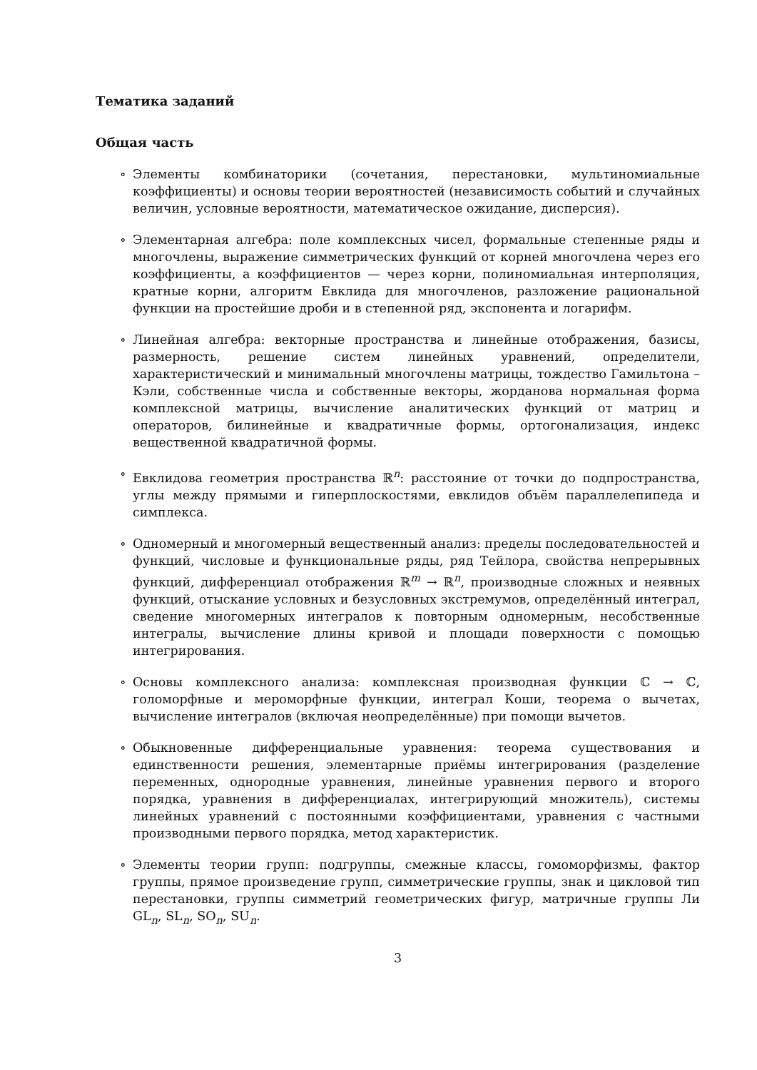Тематика заданий
Общая часть
∘ Элементы комбинаторики (сочетания, перестановки, мультиномиальные коэффициенты) и основы теории вероятностей (независимость событий и случайных величин, условные вероятности, математическое ожидание, дисперсия).
∘ Элементарная алгебра: поле комплексных чисел, формальные степенные ряды и многочлены, выражение симметрических функций от корней многочлена через его коэффициенты, а коэффициентов — через корни, полиномиальная интерполяция, кратные корни, алгоритм Евклида для многочленов, разложение рациональной функции на простейшие дроби и в степенной ряд, экспонента и логарифм.
∘ Линейная алгебра: векторные пространства и линейные отображения, базисы, размерность, решение систем линейных уравнений, определители, характеристический и минимальный многочлены матрицы, тождество Гамильтона – Кэли, собственные числа и собственные векторы, жорданова нормальная форма комплексной матрицы, вычисление аналитических функций от матриц и операторов, билинейные и квадратичные формы, ортогонализация, индекс вещественной квадратичной формы.
∘ Евклидова геометрия пространства ℝ<sup>n</sup>: расстояние от точки до подпространства, углы между прямыми и гиперплоскостями, евклидов объём параллелепипеда и симплекса.
∘ Одномерный и многомерный вещественный анализ: пределы последовательностей и функций, числовые и функциональные ряды, ряд Тейлора, свойства непрерывных функций, дифференциал отображения ℝ<sup>m</sup> → ℝ<sup>n</sup>, производные сложных и неявных функций, отыскание условных и безусловных экстремумов, определённый интеграл, сведение многомерных интегралов к повторным одномерным, несобственные интегралы, вычисление длины кривой и площади поверхности с помощью интегрирования.
∘ Основы комплексного анализа: комплексная производная функции ℂ → ℂ, голоморфные и мероморфные функции, интеграл Коши, теорема о вычетах, вычисление интегралов (включая неопределённые) при помощи вычетов.
∘ Обыкновенные дифференциальные уравнения: теорема существования и единственности решения, элементарные приёмы интегрирования (разделение переменных, однородные уравнения, линейные уравнения первого и второго порядка, уравнения в дифференциалах, интегрирующий множитель), системы линейных уравнений с постоянными коэффициентами, уравнения с частными производными первого порядка, метод характеристик.
∘ Элементы теории групп: подгруппы, смежные классы, гомоморфизмы, фактор группы, прямое произведение групп, симметрические группы, знак и цикловой тип перестановки, группы симметрий геометрических фигур, матричные группы Ли GL<sub>n</sub>, SL<sub>n</sub>, SO<sub>n</sub>, SU<sub>n</sub>.
3